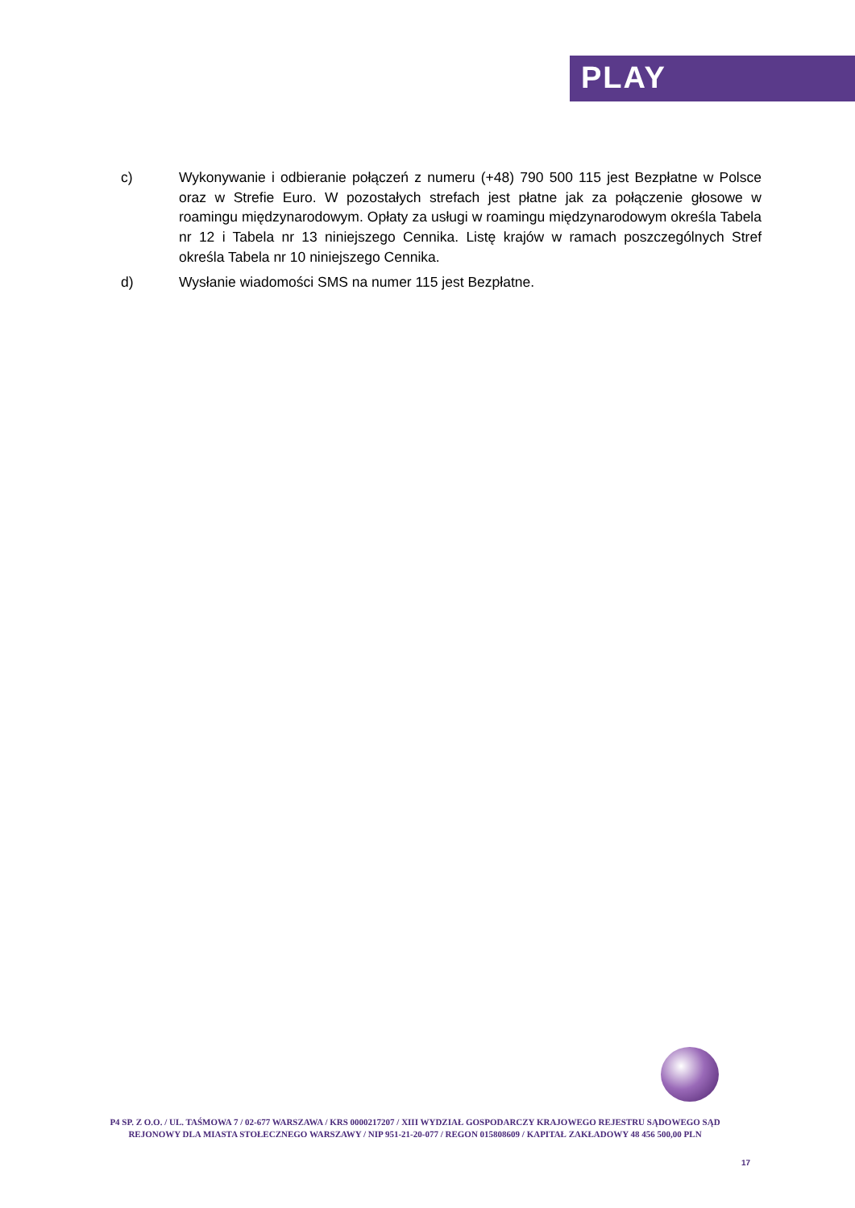PLAY
c) Wykonywanie i odbieranie połączeń z numeru (+48) 790 500 115 jest Bezpłatne w Polsce oraz w Strefie Euro. W pozostałych strefach jest płatne jak za połączenie głosowe w roamingu międzynarodowym. Opłaty za usługi w roamingu międzynarodowym określa Tabela nr 12 i Tabela nr 13 niniejszego Cennika. Listę krajów w ramach poszczególnych Stref określa Tabela nr 10 niniejszego Cennika.
d) Wysłanie wiadomości SMS na numer 115 jest Bezpłatne.
P4 SP. Z O.O. / UL. TAŚMOWA 7 / 02-677 WARSZAWA / KRS 0000217207 / XIII WYDZIAŁ GOSPODARCZY KRAJOWEGO REJESTRU SĄDOWEGO SĄD REJONOWY DLA MIASTA STOŁECZNEGO WARSZAWY / NIP 951-21-20-077 / REGON 015808609 / KAPITAŁ ZAKŁADOWY 48 456 500,00 PLN
17